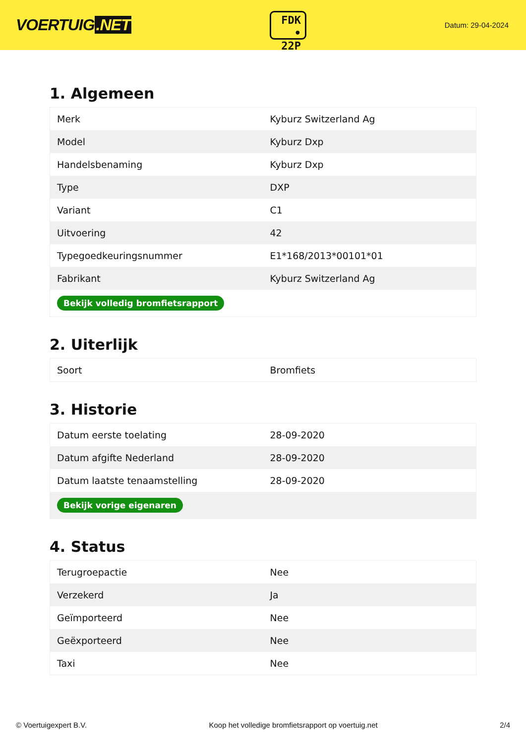VOERTUIG.NET
FDK
• 22P
Datum: 29-04-2024
1. Algemeen
| Merk | Kyburz Switzerland Ag |
| Model | Kyburz Dxp |
| Handelsbenaming | Kyburz Dxp |
| Type | DXP |
| Variant | C1 |
| Uitvoering | 42 |
| Typegoedkeuringsnummer | E1*168/2013*00101*01 |
| Fabrikant | Kyburz Switzerland Ag |
| Bekijk volledig bromfietsrapport | |
2. Uiterlijk
| Soort | Bromfiets |
3. Historie
| Datum eerste toelating | 28-09-2020 |
| Datum afgifte Nederland | 28-09-2020 |
| Datum laatste tenaamstelling | 28-09-2020 |
| Bekijk vorige eigenaren | |
4. Status
| Terugroepactie | Nee |
| Verzekerd | Ja |
| Geïmporteerd | Nee |
| Geëxporteerd | Nee |
| Taxi | Nee |
© Voertuigexpert B.V. Koop het volledige bromfietsrapport op voertuig.net 2/4